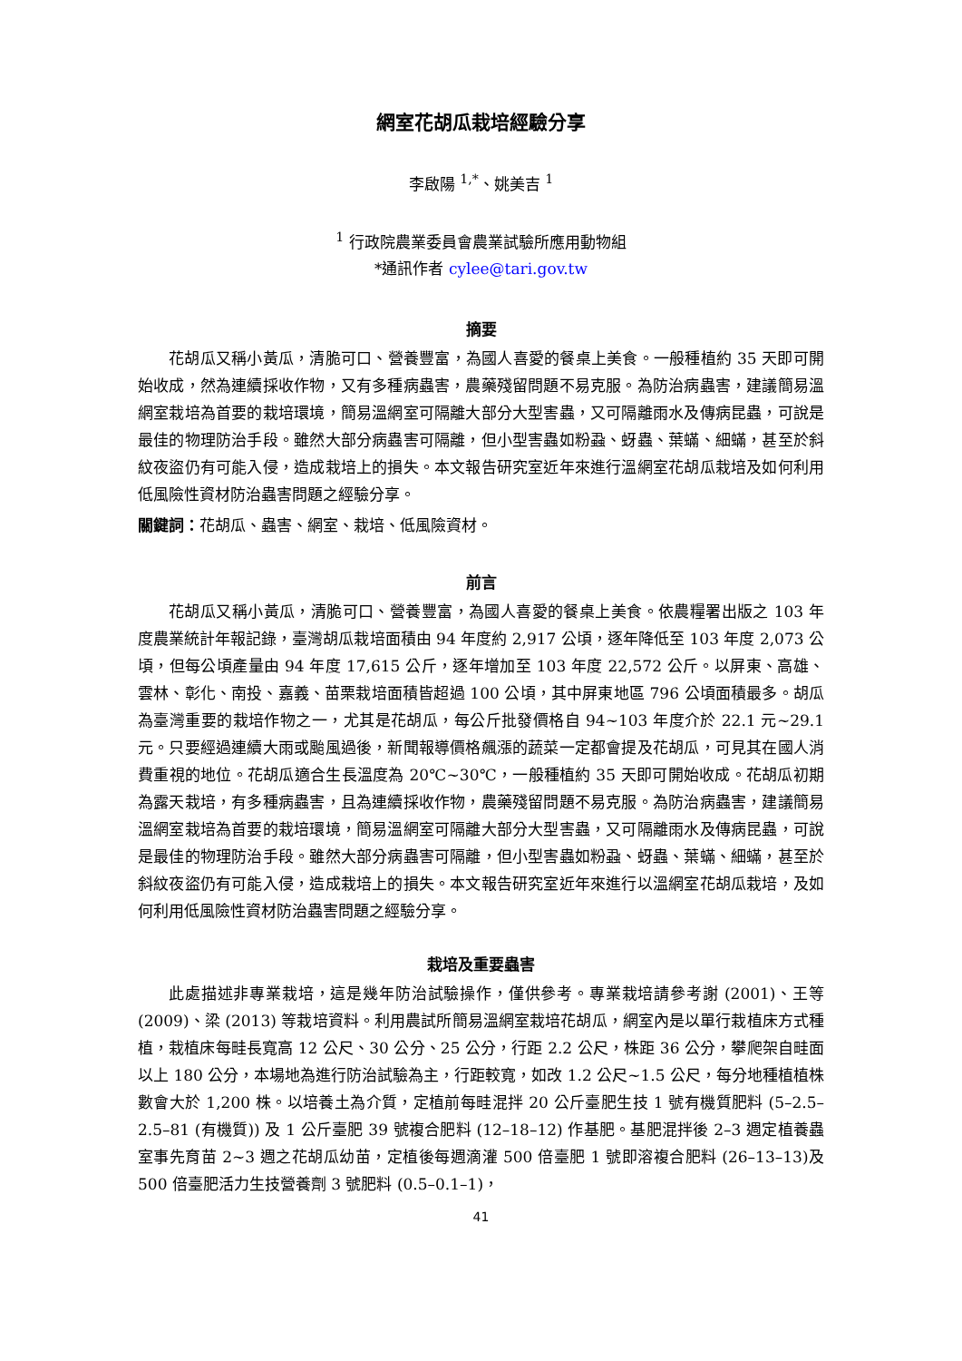網室花胡瓜栽培經驗分享
李啟陽 <sup>1,*</sup>、姚美吉 <sup>1</sup>
<sup>1</sup> 行政院農業委員會農業試驗所應用動物組
*通訊作者 cylee@tari.gov.tw
摘要
花胡瓜又稱小黃瓜，清脆可口、營養豐富，為國人喜愛的餐桌上美食。一般種植約 35 天即可開始收成，然為連續採收作物，又有多種病蟲害，農藥殘留問題不易克服。為防治病蟲害，建議簡易溫網室栽培為首要的栽培環境，簡易溫網室可隔離大部分大型害蟲，又可隔離雨水及傳病昆蟲，可說是最佳的物理防治手段。雖然大部分病蟲害可隔離，但小型害蟲如粉蝨、蚜蟲、葉蟎、細蟎，甚至於斜紋夜盜仍有可能入侵，造成栽培上的損失。本文報告研究室近年來進行溫網室花胡瓜栽培及如何利用低風險性資材防治蟲害問題之經驗分享。
關鍵詞：花胡瓜、蟲害、網室、栽培、低風險資材。
前言
花胡瓜又稱小黃瓜，清脆可口、營養豐富，為國人喜愛的餐桌上美食。依農糧署出版之 103 年度農業統計年報記錄，臺灣胡瓜栽培面積由 94 年度約 2,917 公頃，逐年降低至 103 年度 2,073 公頃，但每公頃產量由 94 年度 17,615 公斤，逐年增加至 103 年度 22,572 公斤。以屏東、高雄、雲林、彰化、南投、嘉義、苗栗栽培面積皆超過 100 公頃，其中屏東地區 796 公頃面積最多。胡瓜為臺灣重要的栽培作物之一，尤其是花胡瓜，每公斤批發價格自 94~103 年度介於 22.1 元~29.1 元。只要經過連續大雨或颱風過後，新聞報導價格飆漲的蔬菜一定都會提及花胡瓜，可見其在國人消費重視的地位。花胡瓜適合生長溫度為 20℃~30℃，一般種植約 35 天即可開始收成。花胡瓜初期為露天栽培，有多種病蟲害，且為連續採收作物，農藥殘留問題不易克服。為防治病蟲害，建議簡易溫網室栽培為首要的栽培環境，簡易溫網室可隔離大部分大型害蟲，又可隔離雨水及傳病昆蟲，可說是最佳的物理防治手段。雖然大部分病蟲害可隔離，但小型害蟲如粉蝨、蚜蟲、葉蟎、細蟎，甚至於斜紋夜盜仍有可能入侵，造成栽培上的損失。本文報告研究室近年來進行以溫網室花胡瓜栽培，及如何利用低風險性資材防治蟲害問題之經驗分享。
栽培及重要蟲害
此處描述非專業栽培，這是幾年防治試驗操作，僅供參考。專業栽培請參考謝 (2001)、王等 (2009)、梁 (2013) 等栽培資料。利用農試所簡易溫網室栽培花胡瓜，網室內是以單行栽植床方式種植，栽植床每畦長寬高 12 公尺、30 公分、25 公分，行距 2.2 公尺，株距 36 公分，攀爬架自畦面以上 180 公分，本場地為進行防治試驗為主，行距較寬，如改 1.2 公尺~1.5 公尺，每分地種植植株數會大於 1,200 株。以培養土為介質，定植前每畦混拌 20 公斤臺肥生技 1 號有機質肥料 (5–2.5–2.5–81 (有機質)) 及 1 公斤臺肥 39 號複合肥料 (12–18–12) 作基肥。基肥混拌後 2–3 週定植養蟲室事先育苗 2~3 週之花胡瓜幼苗，定植後每週滴灌 500 倍臺肥 1 號即溶複合肥料 (26–13–13)及 500 倍臺肥活力生技營養劑 3 號肥料 (0.5–0.1–1)，
41